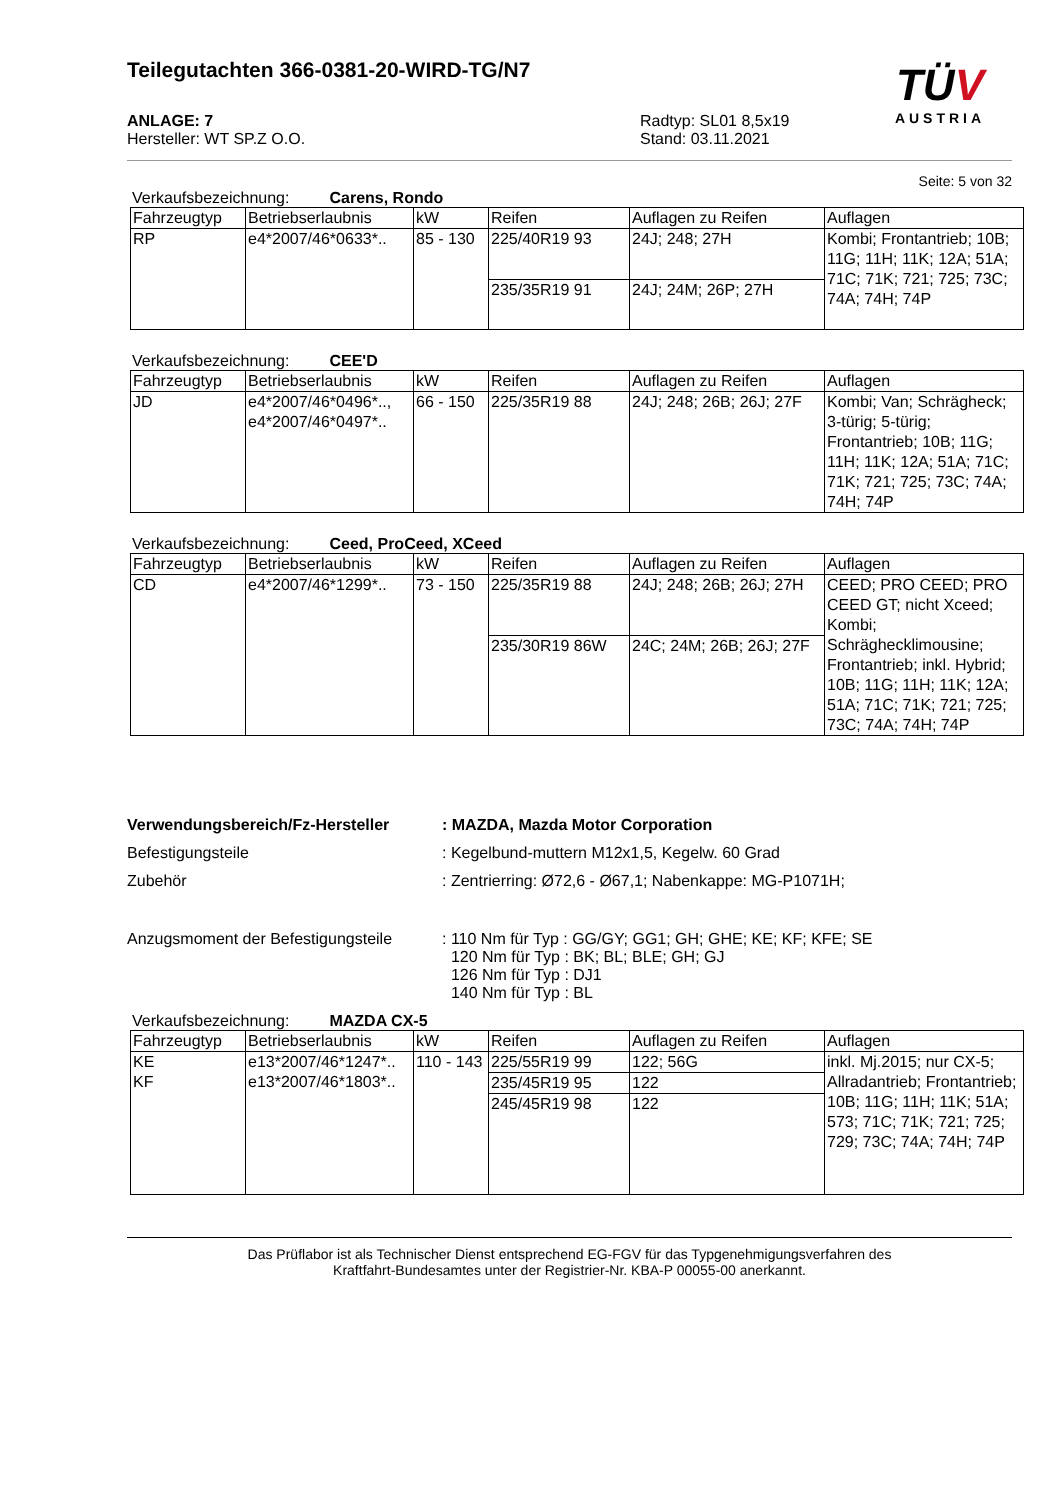TÜV
AUSTRIA
Teilegutachten 366-0381-20-WIRD-TG/N7
ANLAGE: 7
Hersteller: WT SP.Z O.O.
Radtyp: SL01 8,5x19
Stand: 03.11.2021
Seite: 5 von 32
Verkaufsbezeichnung: Carens, Rondo
| Fahrzeugtyp | Betriebserlaubnis | kW | Reifen | Auflagen zu Reifen | Auflagen |
| --- | --- | --- | --- | --- | --- |
| RP | e4*2007/46*0633*.. | 85 - 130 | 225/40R19 93 | 24J; 248; 27H | Kombi; Frontantrieb; 10B; 11G; 11H; 11K; 12A; 51A; 71C; 71K; 721; 725; 73C; 74A; 74H; 74P |
| | | | 235/35R19 91 | 24J; 24M; 26P; 27H | |
Verkaufsbezeichnung: CEE'D
| Fahrzeugtyp | Betriebserlaubnis | kW | Reifen | Auflagen zu Reifen | Auflagen |
| --- | --- | --- | --- | --- | --- |
| JD | e4*2007/46*0496*.., e4*2007/46*0497*.. | 66 - 150 | 225/35R19 88 | 24J; 248; 26B; 26J; 27F | Kombi; Van; Schrägheck; 3-türig; 5-türig; Frontantrieb; 10B; 11G; 11H; 11K; 12A; 51A; 71C; 71K; 721; 725; 73C; 74A; 74H; 74P |
Verkaufsbezeichnung: Ceed, ProCeed, XCeed
| Fahrzeugtyp | Betriebserlaubnis | kW | Reifen | Auflagen zu Reifen | Auflagen |
| --- | --- | --- | --- | --- | --- |
| CD | e4*2007/46*1299*.. | 73 - 150 | 225/35R19 88 | 24J; 248; 26B; 26J; 27H | CEED; PRO CEED; PRO CEED GT; nicht Xceed; Kombi; Schräghecklimousine; Frontantrieb; inkl. Hybrid; 10B; 11G; 11H; 11K; 12A; 51A; 71C; 71K; 721; 725; 73C; 74A; 74H; 74P |
| | | | 235/30R19 86W | 24C; 24M; 26B; 26J; 27F | |
Verwendungsbereich/Fz-Hersteller : MAZDA, Mazda Motor Corporation
Befestigungsteile : Kegelbund-muttern M12x1,5, Kegelw. 60 Grad
Zubehör : Zentrierring: Ø72,6 - Ø67,1; Nabenkappe: MG-P1071H;
Anzugsmoment der Befestigungsteile
: 110 Nm für Typ : GG/GY; GG1; GH; GHE; KE; KF; KFE; SE
120 Nm für Typ : BK; BL; BLE; GH; GJ
126 Nm für Typ : DJ1
140 Nm für Typ : BL
Verkaufsbezeichnung: MAZDA CX-5
| Fahrzeugtyp | Betriebserlaubnis | kW | Reifen | Auflagen zu Reifen | Auflagen |
| --- | --- | --- | --- | --- | --- |
| KE KF | e13*2007/46*1247*.. e13*2007/46*1803*.. | 110 - 143 | 225/55R19 99 | 122; 56G | inkl. Mj.2015; nur CX-5; Allradantrieb; Frontantrieb; 10B; 11G; 11H; 11K; 51A; 573; 71C; 71K; 721; 725; 729; 73C; 74A; 74H; 74P |
| | | | 235/45R19 95 | 122 | |
| | | | 245/45R19 98 | 122 | |
Das Prüflabor ist als Technischer Dienst entsprechend EG-FGV für das Typgenehmigungsverfahren des
Kraftfahrt-Bundesamtes unter der Registrier-Nr. KBA-P 00055-00 anerkannt.